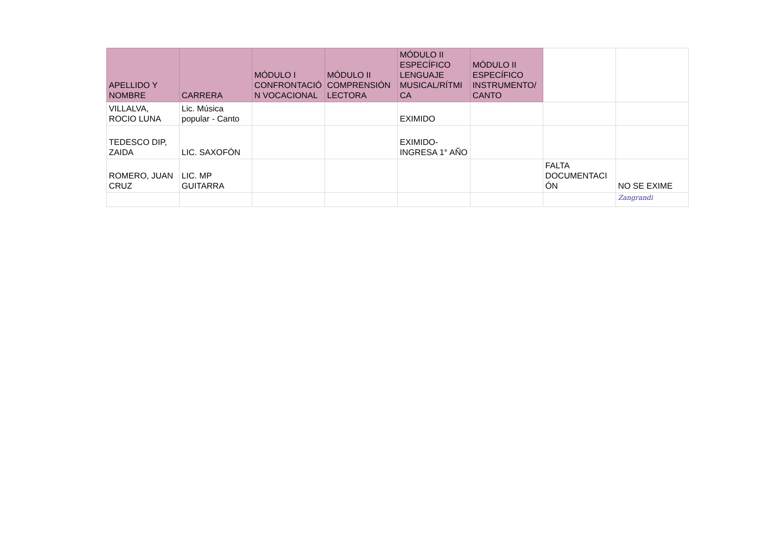| APELLIDO Y NOMBRE | CARRERA | MÓDULO I CONFRONTACIÓN VOCACIONAL | MÓDULO II COMPRENSIÓN LECTORA | MÓDULO II ESPECÍFICO LENGUAJE MUSICAL/RÍTMICA | MÓDULO II ESPECÍFICO INSTRUMENTO/CANTO | | |
| --- | --- | --- | --- | --- | --- | --- | --- |
| VILLALVA, ROCIO LUNA | Lic. Música popular - Canto | | | EXIMIDO | | | |
| TEDESCO DIP, ZAIDA | LIC. SAXOFÓN | | | EXIMIDO-INGRESA 1° AÑO | | | |
| ROMERO, JUAN CRUZ | LIC. MP GUITARRA | | | | | FALTA DOCUMENTACIÓN | NO SE EXIME |
| | | | | | | | Zangrandi |